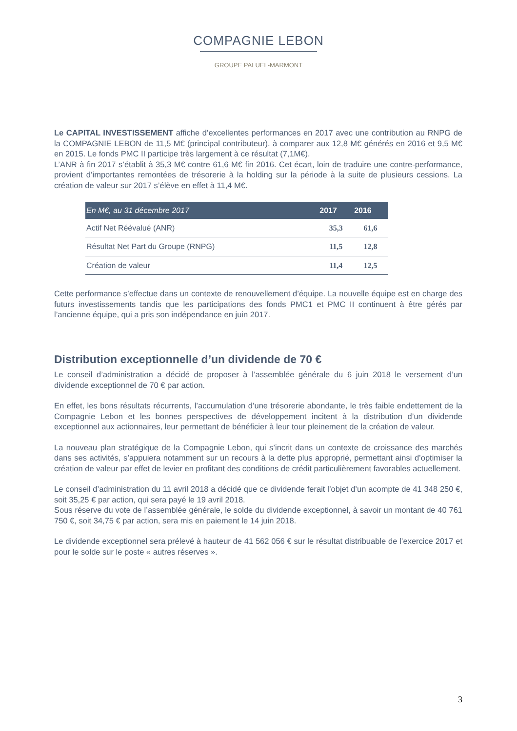COMPAGNIE LEBON
GROUPE PALUEL-MARMONT
Le CAPITAL INVESTISSEMENT affiche d’excellentes performances en 2017 avec une contribution au RNPG de la COMPAGNIE LEBON de 11,5 M€ (principal contributeur), à comparer aux 12,8 M€ générés en 2016 et 9,5 M€ en 2015. Le fonds PMC II participe très largement à ce résultat (7,1M€).
L’ANR à fin 2017 s’établit à 35,3 M€ contre 61,6 M€ fin 2016. Cet écart, loin de traduire une contre-performance, provient d’importantes remontées de trésorerie à la holding sur la période à la suite de plusieurs cessions. La création de valeur sur 2017 s’élève en effet à 11,4 M€.
| En M€, au 31 décembre 2017 | 2017 | 2016 |
| --- | --- | --- |
| Actif Net Réévalué (ANR) | 35,3 | 61,6 |
| Résultat Net Part du Groupe (RNPG) | 11,5 | 12,8 |
| Création de valeur | 11,4 | 12,5 |
Cette performance s’effectue dans un contexte de renouvellement d’équipe. La nouvelle équipe est en charge des futurs investissements tandis que les participations des fonds PMC1 et PMC II continuent à être gérés par l’ancienne équipe, qui a pris son indépendance en juin 2017.
Distribution exceptionnelle d’un dividende de 70 €
Le conseil d’administration a décidé de proposer à l’assemblée générale du 6 juin 2018 le versement d’un dividende exceptionnel de 70 € par action.
En effet, les bons résultats récurrents, l’accumulation d’une trésorerie abondante, le très faible endettement de la Compagnie Lebon et les bonnes perspectives de développement incitent à la distribution d’un dividende exceptionnel aux actionnaires, leur permettant de bénéficier à leur tour pleinement de la création de valeur.
La nouveau plan stratégique de la Compagnie Lebon, qui s’incrit dans un contexte de croissance des marchés dans ses activités, s’appuiera notamment sur un recours à la dette plus approprié, permettant ainsi d’optimiser la création de valeur par effet de levier en profitant des conditions de crédit particulièrement favorables actuellement.
Le conseil d’administration du 11 avril 2018 a décidé que ce dividende ferait l’objet d’un acompte de 41 348 250 €, soit 35,25 € par action, qui sera payé le 19 avril 2018.
Sous réserve du vote de l’assemblée générale, le solde du dividende exceptionnel, à savoir un montant de 40 761 750 €, soit 34,75 € par action, sera mis en paiement le 14 juin 2018.
Le dividende exceptionnel sera prélevé à hauteur de 41 562 056 € sur le résultat distribuable de l’exercice 2017 et pour le solde sur le poste « autres réserves ».
3